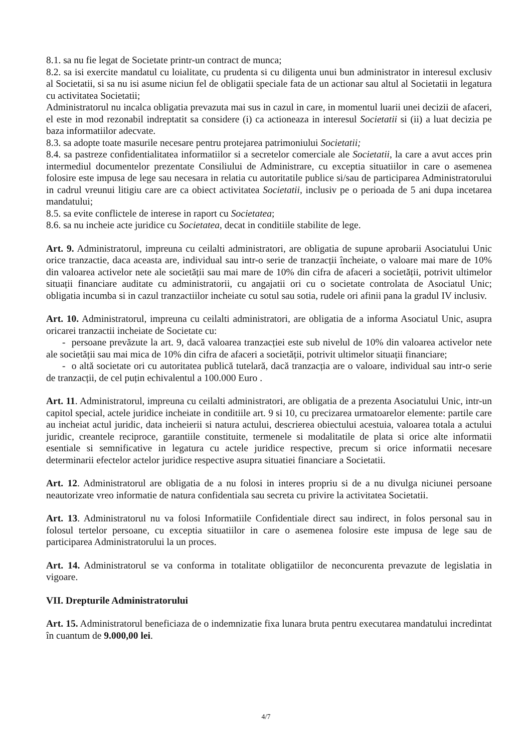8.1. sa nu fie legat de Societate printr-un contract de munca;
8.2. sa isi exercite mandatul cu loialitate, cu prudenta si cu diligenta unui bun administrator in interesul exclusiv al Societatii, si sa nu isi asume niciun fel de obligatii speciale fata de un actionar sau altul al Societatii in legatura cu activitatea Societatii;
Administratorul nu incalca obligatia prevazuta mai sus in cazul in care, in momentul luarii unei decizii de afaceri, el este in mod rezonabil indreptatit sa considere (i) ca actioneaza in interesul Societatii si (ii) a luat decizia pe baza informatiilor adecvate.
8.3. sa adopte toate masurile necesare pentru protejarea patrimoniului Societatii;
8.4. sa pastreze confidentialitatea informatiilor si a secretelor comerciale ale Societatii, la care a avut acces prin intermediul documentelor prezentate Consiliului de Administrare, cu exceptia situatiilor in care o asemenea folosire este impusa de lege sau necesara in relatia cu autoritatile publice si/sau de participarea Administratorului in cadrul vreunui litigiu care are ca obiect activitatea Societatii, inclusiv pe o perioada de 5 ani dupa incetarea mandatului;
8.5. sa evite conflictele de interese in raport cu Societatea;
8.6. sa nu incheie acte juridice cu Societatea, decat in conditiile stabilite de lege.
Art. 9. Administratorul, impreuna cu ceilalti administratori, are obligatia de supune aprobarii Asociatului Unic orice tranzactie, daca aceasta are, individual sau intr-o serie de tranzacții încheiate, o valoare mai mare de 10% din valoarea activelor nete ale societății sau mai mare de 10% din cifra de afaceri a societății, potrivit ultimelor situații financiare auditate cu administratorii, cu angajatii ori cu o societate controlata de Asociatul Unic; obligatia incumba si in cazul tranzactiilor incheiate cu sotul sau sotia, rudele ori afinii pana la gradul IV inclusiv.
Art. 10. Administratorul, impreuna cu ceilalti administratori, are obligatia de a informa Asociatul Unic, asupra oricarei tranzactii incheiate de Societate cu:
- persoane prevăzute la art. 9, dacă valoarea tranzacției este sub nivelul de 10% din valoarea activelor nete ale societății sau mai mica de 10% din cifra de afaceri a societății, potrivit ultimelor situații financiare;
- o altă societate ori cu autoritatea publică tutelară, dacă tranzacția are o valoare, individual sau intr-o serie de tranzacții, de cel puțin echivalentul a 100.000 Euro .
Art. 11. Administratorul, impreuna cu ceilalti administratori, are obligatia de a prezenta Asociatului Unic, intr-un capitol special, actele juridice incheiate in conditiile art. 9 si 10, cu precizarea urmatoarelor elemente: partile care au incheiat actul juridic, data incheierii si natura actului, descrierea obiectului acestuia, valoarea totala a actului juridic, creantele reciproce, garantiile constituite, termenele si modalitatile de plata si orice alte informatii esentiale si semnificative in legatura cu actele juridice respective, precum si orice informatii necesare determinarii efectelor actelor juridice respective asupra situatiei financiare a Societatii.
Art. 12. Administratorul are obligatia de a nu folosi in interes propriu si de a nu divulga niciunei persoane neautorizate vreo informatie de natura confidentiala sau secreta cu privire la activitatea Societatii.
Art. 13. Administratorul nu va folosi Informatiile Confidentiale direct sau indirect, in folos personal sau in folosul tertelor persoane, cu exceptia situatiilor in care o asemenea folosire este impusa de lege sau de participarea Administratorului la un proces.
Art. 14. Administratorul se va conforma in totalitate obligatiilor de neconcurenta prevazute de legislatia in vigoare.
VII. Drepturile Administratorului
Art. 15. Administratorul beneficiaza de o indemnizatie fixa lunara bruta pentru executarea mandatului incredintat în cuantum de 9.000,00 lei.
4/7